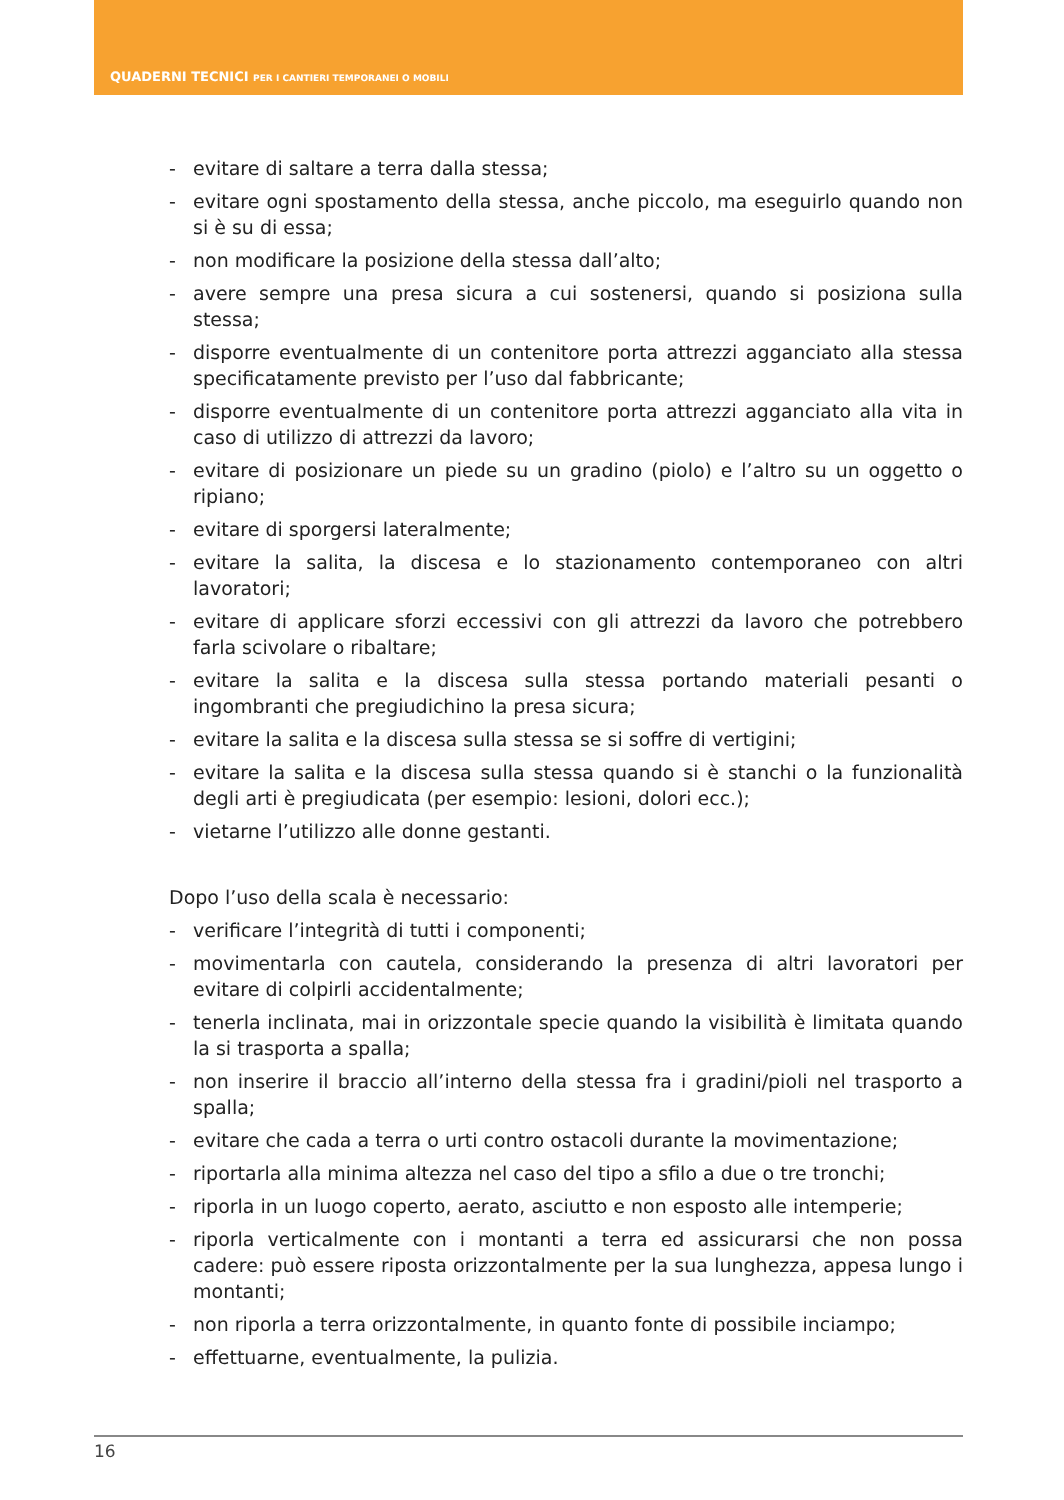QUADERNI TECNICI PER I CANTIERI TEMPORANEI O MOBILI
- evitare di saltare a terra dalla stessa;
- evitare ogni spostamento della stessa, anche piccolo, ma eseguirlo quando non si è su di essa;
- non modificare la posizione della stessa dall’alto;
- avere sempre una presa sicura a cui sostenersi, quando si posiziona sulla stessa;
- disporre eventualmente di un contenitore porta attrezzi agganciato alla stessa specificatamente previsto per l’uso dal fabbricante;
- disporre eventualmente di un contenitore porta attrezzi agganciato alla vita in caso di utilizzo di attrezzi da lavoro;
- evitare di posizionare un piede su un gradino (piolo) e l’altro su un oggetto o ripiano;
- evitare di sporgersi lateralmente;
- evitare la salita, la discesa e lo stazionamento contemporaneo con altri lavoratori;
- evitare di applicare sforzi eccessivi con gli attrezzi da lavoro che potrebbero farla scivolare o ribaltare;
- evitare la salita e la discesa sulla stessa portando materiali pesanti o ingombranti che pregiudichino la presa sicura;
- evitare la salita e la discesa sulla stessa se si soffre di vertigini;
- evitare la salita e la discesa sulla stessa quando si è stanchi o la funzionalità degli arti è pregiudicata (per esempio: lesioni, dolori ecc.);
- vietarne l’utilizzo alle donne gestanti.
Dopo l’uso della scala è necessario:
- verificare l’integrità di tutti i componenti;
- movimentarla con cautela, considerando la presenza di altri lavoratori per evitare di colpirli accidentalmente;
- tenerla inclinata, mai in orizzontale specie quando la visibilità è limitata quando la si trasporta a spalla;
- non inserire il braccio all’interno della stessa fra i gradini/pioli nel trasporto a spalla;
- evitare che cada a terra o urti contro ostacoli durante la movimentazione;
- riportarla alla minima altezza nel caso del tipo a sfilo a due o tre tronchi;
- riporla in un luogo coperto, aerato, asciutto e non esposto alle intemperie;
- riporla verticalmente con i montanti a terra ed assicurarsi che non possa cadere: può essere riposta orizzontalmente per la sua lunghezza, appesa lungo i montanti;
- non riporla a terra orizzontalmente, in quanto fonte di possibile inciampo;
- effettuarne, eventualmente, la pulizia.
16